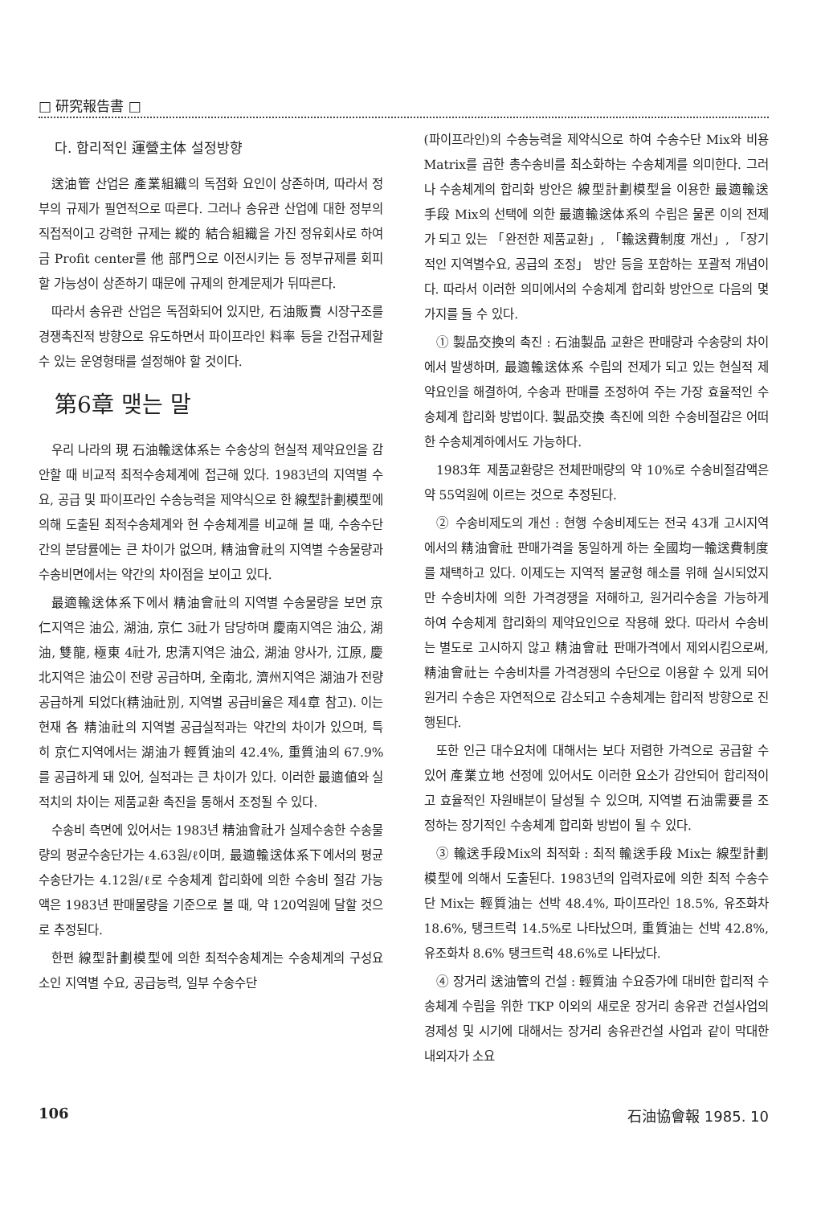□ 研究報告書 □
다. 합리적인 運營主体 설정방향
送油管 산업은 產業組織의 독점화 요인이 상존하며, 따라서 정부의 규제가 필연적으로 따른다. 그러나 송유관 산업에 대한 정부의 직접적이고 강력한 규제는 縱的 結合組織을 가진 정유회사로 하여금 Profit center를 他 部門으로 이전시키는 등 정부규제를 회피할 가능성이 상존하기 때문에 규제의 한계문제가 뒤따른다.
따라서 송유관 산업은 독점화되어 있지만, 石油販賣 시장구조를 경쟁촉진적 방향으로 유도하면서 파이프라인 料率 등을 간접규제할 수 있는 운영형태를 설정해야 할 것이다.
第6章 맺는 말
우리 나라의 現 石油輸送体系는 수송상의 현실적 제약요인을 감안할 때 비교적 최적수송체계에 접근해 있다. 1983년의 지역별 수요, 공급 및 파이프라인 수송능력을 제약식으로 한 線型計劃模型에 의해 도출된 최적수송체계와 현 수송체계를 비교해 볼 때, 수송수단간의 분담률에는 큰 차이가 없으며, 精油會社의 지역별 수송물량과 수송비면에서는 약간의 차이점을 보이고 있다.
最適輸送体系下에서 精油會社의 지역별 수송물량을 보면 京仁지역은 油公, 湖油, 京仁 3社가 담당하며 慶南지역은 油公, 湖油, 雙龍, 極東 4社가, 忠淸지역은 油公, 湖油 양사가, 江原, 慶北지역은 油公이 전량 공급하며, 全南北, 濟州지역은 湖油가 전량 공급하게 되었다(精油社別, 지역별 공급비율은 제4章 참고). 이는 현재 各 精油社의 지역별 공급실적과는 약간의 차이가 있으며, 특히 京仁지역에서는 湖油가 輕質油의 42.4%, 重質油의 67.9%를 공급하게 돼 있어, 실적과는 큰 차이가 있다. 이러한 最適値와 실적치의 차이는 제품교환 촉진을 통해서 조정될 수 있다.
수송비 측면에 있어서는 1983년 精油會社가 실제수송한 수송물량의 평균수송단가는 4.63원/ℓ이며, 最適輸送体系下에서의 평균수송단가는 4.12원/ℓ로 수송체계 합리화에 의한 수송비 절감 가능액은 1983년 판매물량을 기준으로 볼 때, 약 120억원에 달할 것으로 추정된다.
한편 線型計劃模型에 의한 최적수송체계는 수송체계의 구성요소인 지역별 수요, 공급능력, 일부 수송수단
(파이프라인)의 수송능력을 제약식으로 하여 수송수단 Mix와 비용 Matrix를 곱한 총수송비를 최소화하는 수송체계를 의미한다. 그러나 수송체계의 합리화 방안은 線型計劃模型을 이용한 最適輸送手段 Mix의 선택에 의한 最適輸送体系의 수립은 물론 이의 전제가 되고 있는 「완전한 제품교환」, 「輸送費制度 개선」, 「장기적인 지역별수요, 공급의 조정」 방안 등을 포함하는 포괄적 개념이다. 따라서 이러한 의미에서의 수송체계 합리화 방안으로 다음의 몇가지를 들 수 있다.
① 製品交換의 촉진 : 石油製品 교환은 판매량과 수송량의 차이에서 발생하며, 最適輸送体系 수립의 전제가 되고 있는 현실적 제약요인을 해결하여, 수송과 판매를 조정하여 주는 가장 효율적인 수송체계 합리화 방법이다. 製品交換 촉진에 의한 수송비절감은 어떠한 수송체계하에서도 가능하다.
1983年 제품교환량은 전체판매량의 약 10%로 수송비절감액은 약 55억원에 이르는 것으로 추정된다.
② 수송비제도의 개선 : 현행 수송비제도는 전국 43개 고시지역에서의 精油會社 판매가격을 동일하게 하는 全國均一輸送費制度를 채택하고 있다. 이제도는 지역적 불균형 해소를 위해 실시되었지만 수송비차에 의한 가격경쟁을 저해하고, 원거리수송을 가능하게 하여 수송체계 합리화의 제약요인으로 작용해 왔다. 따라서 수송비는 별도로 고시하지 않고 精油會社 판매가격에서 제외시킴으로써, 精油會社는 수송비차를 가격경쟁의 수단으로 이용할 수 있게 되어 원거리 수송은 자연적으로 감소되고 수송체계는 합리적 방향으로 진행된다.
또한 인근 대수요처에 대해서는 보다 저렴한 가격으로 공급할 수 있어 產業立地 선정에 있어서도 이러한 요소가 감안되어 합리적이고 효율적인 자원배분이 달성될 수 있으며, 지역별 石油需要를 조정하는 장기적인 수송체계 합리화 방법이 될 수 있다.
③ 輸送手段Mix의 최적화 : 최적 輸送手段 Mix는 線型計劃模型에 의해서 도출된다. 1983년의 입력자료에 의한 최적 수송수단 Mix는 輕質油는 선박 48.4%, 파이프라인 18.5%, 유조화차 18.6%, 탱크트럭 14.5%로 나타났으며, 重質油는 선박 42.8%, 유조화차 8.6% 탱크트럭 48.6%로 나타났다.
④ 장거리 送油管의 건설 : 輕質油 수요증가에 대비한 합리적 수송체계 수립을 위한 TKP 이외의 새로운 장거리 송유관 건설사업의 경제성 및 시기에 대해서는 장거리 송유관건설 사업과 같이 막대한 내외자가 소요
106 石油協會報 1985. 10